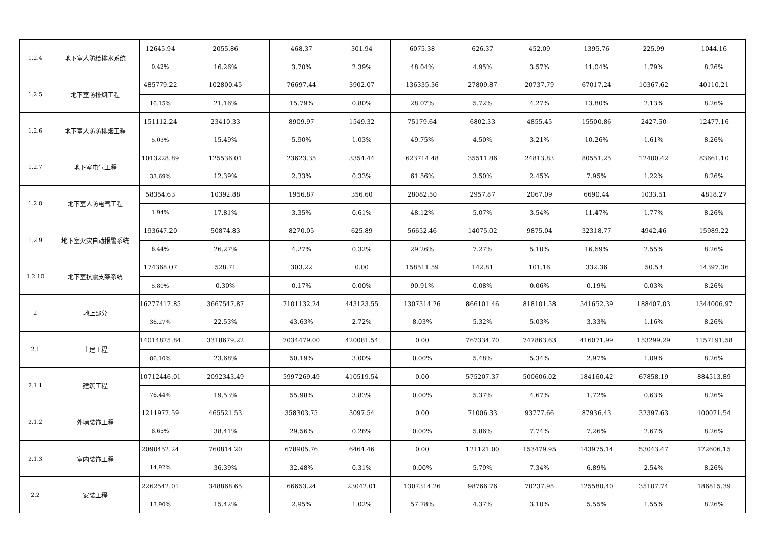| 1.2.4 | 地下室人防给排水系统 | 12645.94 | 2055.86 | 468.37 | 301.94 | 6075.38 | 626.37 | 452.09 | 1395.76 | 225.99 | 1044.16 |
| | | 0.42% | 16.26% | 3.70% | 2.39% | 48.04% | 4.95% | 3.57% | 11.04% | 1.79% | 8.26% |
| 1.2.5 | 地下室防排烟工程 | 485779.22 | 102800.45 | 76697.44 | 3902.07 | 136335.36 | 27809.87 | 20737.79 | 67017.24 | 10367.62 | 40110.21 |
| | | 16.15% | 21.16% | 15.79% | 0.80% | 28.07% | 5.72% | 4.27% | 13.80% | 2.13% | 8.26% |
| 1.2.6 | 地下室人防防排烟工程 | 151112.24 | 23410.33 | 8909.97 | 1549.32 | 75179.64 | 6802.33 | 4855.45 | 15500.86 | 2427.50 | 12477.16 |
| | | 5.03% | 15.49% | 5.90% | 1.03% | 49.75% | 4.50% | 3.21% | 10.26% | 1.61% | 8.26% |
| 1.2.7 | 地下室电气工程 | 1013228.89 | 125536.01 | 23623.35 | 3354.44 | 623714.48 | 35511.86 | 24813.83 | 80551.25 | 12400.42 | 83661.10 |
| | | 33.69% | 12.39% | 2.33% | 0.33% | 61.56% | 3.50% | 2.45% | 7.95% | 1.22% | 8.26% |
| 1.2.8 | 地下室人防电气工程 | 58354.63 | 10392.88 | 1956.87 | 356.60 | 28082.50 | 2957.87 | 2067.09 | 6690.44 | 1033.51 | 4818.27 |
| | | 1.94% | 17.81% | 3.35% | 0.61% | 48.12% | 5.07% | 3.54% | 11.47% | 1.77% | 8.26% |
| 1.2.9 | 地下室火灾自动报警系统 | 193647.20 | 50874.83 | 8270.05 | 625.89 | 56652.46 | 14075.02 | 9875.04 | 32318.77 | 4942.46 | 15989.22 |
| | | 6.44% | 26.27% | 4.27% | 0.32% | 29.26% | 7.27% | 5.10% | 16.69% | 2.55% | 8.26% |
| 1.2.10 | 地下室抗震支架系统 | 174368.07 | 528.71 | 303.22 | 0.00 | 158511.59 | 142.81 | 101.16 | 332.36 | 50.53 | 14397.36 |
| | | 5.80% | 0.30% | 0.17% | 0.00% | 90.91% | 0.08% | 0.06% | 0.19% | 0.03% | 8.26% |
| 2 | 地上部分 | 16277417.85 | 3667547.87 | 7101132.24 | 443123.55 | 1307314.26 | 866101.46 | 818101.58 | 541652.39 | 188407.03 | 1344006.97 |
| | | 36.27% | 22.53% | 43.63% | 2.72% | 8.03% | 5.32% | 5.03% | 3.33% | 1.16% | 8.26% |
| 2.1 | 土建工程 | 14014875.84 | 3318679.22 | 7034479.00 | 420081.54 | 0.00 | 767334.70 | 747863.63 | 416071.99 | 153299.29 | 1157191.58 |
| | | 86.10% | 23.68% | 50.19% | 3.00% | 0.00% | 5.48% | 5.34% | 2.97% | 1.09% | 8.26% |
| 2.1.1 | 建筑工程 | 10712446.01 | 2092343.49 | 5997269.49 | 410519.54 | 0.00 | 575207.37 | 500606.02 | 184160.42 | 67858.19 | 884513.89 |
| | | 76.44% | 19.53% | 55.98% | 3.83% | 0.00% | 5.37% | 4.67% | 1.72% | 0.63% | 8.26% |
| 2.1.2 | 外墙装饰工程 | 1211977.59 | 465521.53 | 358303.75 | 3097.54 | 0.00 | 71006.33 | 93777.66 | 87936.43 | 32397.63 | 100071.54 |
| | | 8.65% | 38.41% | 29.56% | 0.26% | 0.00% | 5.86% | 7.74% | 7.26% | 2.67% | 8.26% |
| 2.1.3 | 室内装饰工程 | 2090452.24 | 760814.20 | 678905.76 | 6464.46 | 0.00 | 121121.00 | 153479.95 | 143975.14 | 53043.47 | 172606.15 |
| | | 14.92% | 36.39% | 32.48% | 0.31% | 0.00% | 5.79% | 7.34% | 6.89% | 2.54% | 8.26% |
| 2.2 | 安装工程 | 2262542.01 | 348868.65 | 66653.24 | 23042.01 | 1307314.26 | 98766.76 | 70237.95 | 125580.40 | 35107.74 | 186815.39 |
| | | 13.90% | 15.42% | 2.95% | 1.02% | 57.78% | 4.37% | 3.10% | 5.55% | 1.55% | 8.26% |